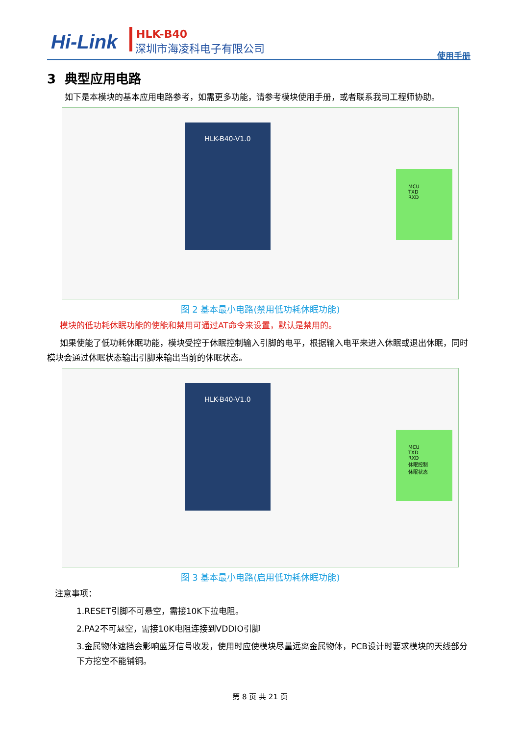Hi-Link HLK-B40
深圳市海凌科电子有限公司
使用手册
3 典型应用电路
如下是本模块的基本应用电路参考，如需更多功能，请参考模块使用手册，或者联系我司工程师协助。
HLK-B40-V1.0
MCU
TXD
RXD
图 2 基本最小电路(禁用低功耗休眠功能)
模块的低功耗休眠功能的使能和禁用可通过AT命令来设置，默认是禁用的。
如果使能了低功耗休眠功能，模块受控于休眠控制输入引脚的电平，根据输入电平来进入休眠或退出休眠，同时模块会通过休眠状态输出引脚来输出当前的休眠状态。
HLK-B40-V1.0
MCU
TXD
RXD
休眠控制
休眠状态
图 3 基本最小电路(启用低功耗休眠功能)
注意事项：
1.RESET引脚不可悬空，需接10K下拉电阻。
2.PA2不可悬空，需接10K电阻连接到VDDIO引脚
3.金属物体遮挡会影响蓝牙信号收发，使用时应使模块尽量远离金属物体，PCB设计时要求模块的天线部分下方挖空不能铺铜。
第 8 页 共 21 页